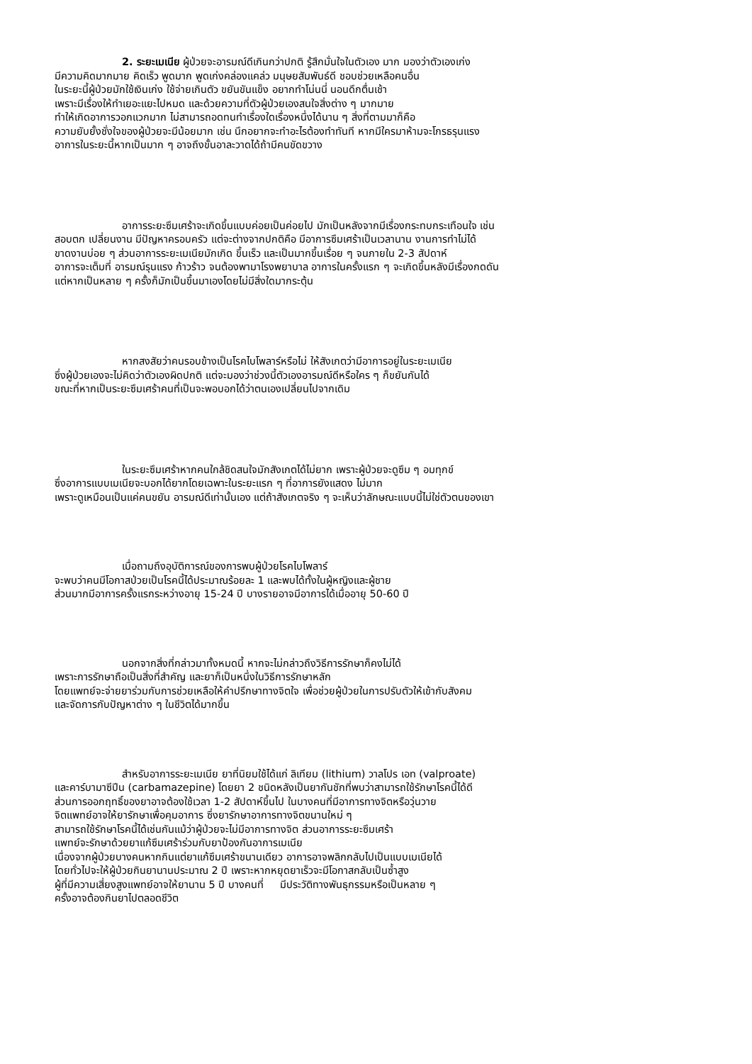2. ระยะเมเนีย ผู้ป่วยจะอารมณ์ดีเกินกว่าปกติ รู้สึกมั่นใจในตัวเอง มาก มองว่าตัวเองเก่ง
มีความคิดมากมาย คิดเร็ว พูดมาก พูดเก่งคล่องแคล่ว มนุษยสัมพันธ์ดี ชอบช่วยเหลือคนอื่น
ในระยะนี้ผู้ป่วยมักใช้เงินเก่ง ใช้จ่ายเกินตัว ขยันขันแข็ง อยากทำโน่นนี่ นอนดึกตื่นเช้า
เพราะมีเรื่องให้ทำเยอะแยะไปหมด และด้วยความที่ตัวผู้ป่วยเองสนใจสิ่งต่าง ๆ มากมาย
ทำให้เกิดอาการวอกแวกมาก ไม่สามารถอดทนทำเรื่องใดเรื่องหนึ่งได้นาน ๆ สิ่งที่ตามมาก็คือ
ความยับยั้งชั่งใจของผู้ป่วยจะมีน้อยมาก เช่น นึกอยากจะทำอะไรต้องทำทันที หากมีใครมาห้ามจะโกรธรุนแรง
อาการในระยะนี้หากเป็นมาก ๆ อาจถึงขั้นอาละวาดได้ถ้ามีคนขัดขวาง
อาการระยะซึมเศร้าจะเกิดขึ้นแบบค่อยเป็นค่อยไป มักเป็นหลังจากมีเรื่องกระทบกระเทือนใจ เช่น
สอบตก เปลี่ยนงาน มีปัญหาครอบครัว แต่จะต่างจากปกติคือ มีอาการซึมเศร้าเป็นเวลานาน งานการทำไม่ได้
ขาดงานบ่อย ๆ ส่วนอาการระยะเมเนียมักเกิด ขึ้นเร็ว และเป็นมากขึ้นเรื่อย ๆ จนภายใน 2-3 สัปดาห์
อาการจะเต็มที่ อารมณ์รุนแรง ก้าวร้าว จนต้องพามาโรงพยาบาล อาการในครั้งแรก ๆ จะเกิดขึ้นหลังมีเรื่องกดดัน
แต่หากเป็นหลาย ๆ ครั้งก็มักเป็นขึ้นมาเองโดยไม่มีสิ่งใดมากระตุ้น
หากสงสัยว่าคนรอบข้างเป็นโรคไบโพลาร์หรือไม่ ให้สังเกตว่ามีอาการอยู่ในระยะเมเนีย
ซึ่งผู้ป่วยเองจะไม่คิดว่าตัวเองผิดปกติ แต่จะมองว่าช่วงนี้ตัวเองอารมณ์ดีหรือใคร ๆ ก็ขยันกันได้
ขณะที่หากเป็นระยะซึมเศร้าคนที่เป็นจะพอบอกได้ว่าตนเองเปลี่ยนไปจากเดิม
ในระยะซึมเศร้าหากคนใกล้ชิดสนใจมักสังเกตได้ไม่ยาก เพราะผู้ป่วยจะดูซึม ๆ อมทุกข์
ซึ่งอาการแบบเมเนียจะบอกได้ยากโดยเฉพาะในระยะแรก ๆ ที่อาการยังแสดง ไม่มาก
เพราะดูเหมือนเป็นแค่คนขยัน อารมณ์ดีเท่านั้นเอง แต่ถ้าสังเกตจริง ๆ จะเห็นว่าลักษณะแบบนี้ไม่ใช่ตัวตนของเขา
เมื่อถามถึงอุบัติการณ์ของการพบผู้ป่วยโรคไบโพลาร์
จะพบว่าคนมีโอกาสป่วยเป็นโรคนี้ได้ประมาณร้อยละ 1 และพบได้ทั้งในผู้หญิงและผู้ชาย
ส่วนมากมีอาการครั้งแรกระหว่างอายุ 15-24 ปี บางรายอาจมีอาการได้เมื่ออายุ 50-60 ปี
นอกจากสิ่งที่กล่าวมาทั้งหมดนี้ หากจะไม่กล่าวถึงวิธีการรักษาก็คงไม่ได้
เพราะการรักษาถือเป็นสิ่งที่สำคัญ และยาก็เป็นหนึ่งในวิธีการรักษาหลัก
โดยแพทย์จะจ่ายยาร่วมกับการช่วยเหลือให้คำปรึกษาทางจิตใจ เพื่อช่วยผู้ป่วยในการปรับตัวให้เข้ากับสังคม
และจัดการกับปัญหาต่าง ๆ ในชีวิตได้มากขึ้น
สำหรับอาการระยะเมเนีย ยาที่นิยมใช้ได้แก่ ลิเทียม (lithium) วาลโปร เอท (valproate)
และคาร์บามาซีปีน (carbamazepine) โดยยา 2 ชนิดหลังเป็นยากันชักที่พบว่าสามารถใช้รักษาโรคนี้ได้ดี
ส่วนการออกฤทธิ์ของยาอาจต้องใช้เวลา 1-2 สัปดาห์ขึ้นไป ในบางคนที่มีอาการทางจิตหรือวุ่นวาย
จิตแพทย์อาจให้ยารักษาเพื่อคุมอาการ ซึ่งยารักษาอาการทางจิตขนานใหม่ ๆ
สามารถใช้รักษาโรคนี้ได้เช่นกันแม้ว่าผู้ป่วยจะไม่มีอาการทางจิต ส่วนอาการระยะซึมเศร้า
แพทย์จะรักษาด้วยยาแก้ซึมเศร้าร่วมกับยาป้องกันอาการเมเนีย
เนื่องจากผู้ป่วยบางคนหากกินแต่ยาแก้ซึมเศร้าขนานเดียว อาการอาจพลิกกลับไปเป็นแบบเมเนียได้
โดยทั่วไปจะให้ผู้ป่วยกินยานานประมาณ 2 ปี เพราะหากหยุดยาเร็วจะมีโอกาสกลับเป็นซ้ำสูง
ผู้ที่มีความเสี่ยงสูงแพทย์อาจให้ยานาน 5 ปี บางคนที่ มีประวัติทางพันธุกรรมหรือเป็นหลาย ๆ
ครั้งอาจต้องกินยาไปตลอดชีวิต